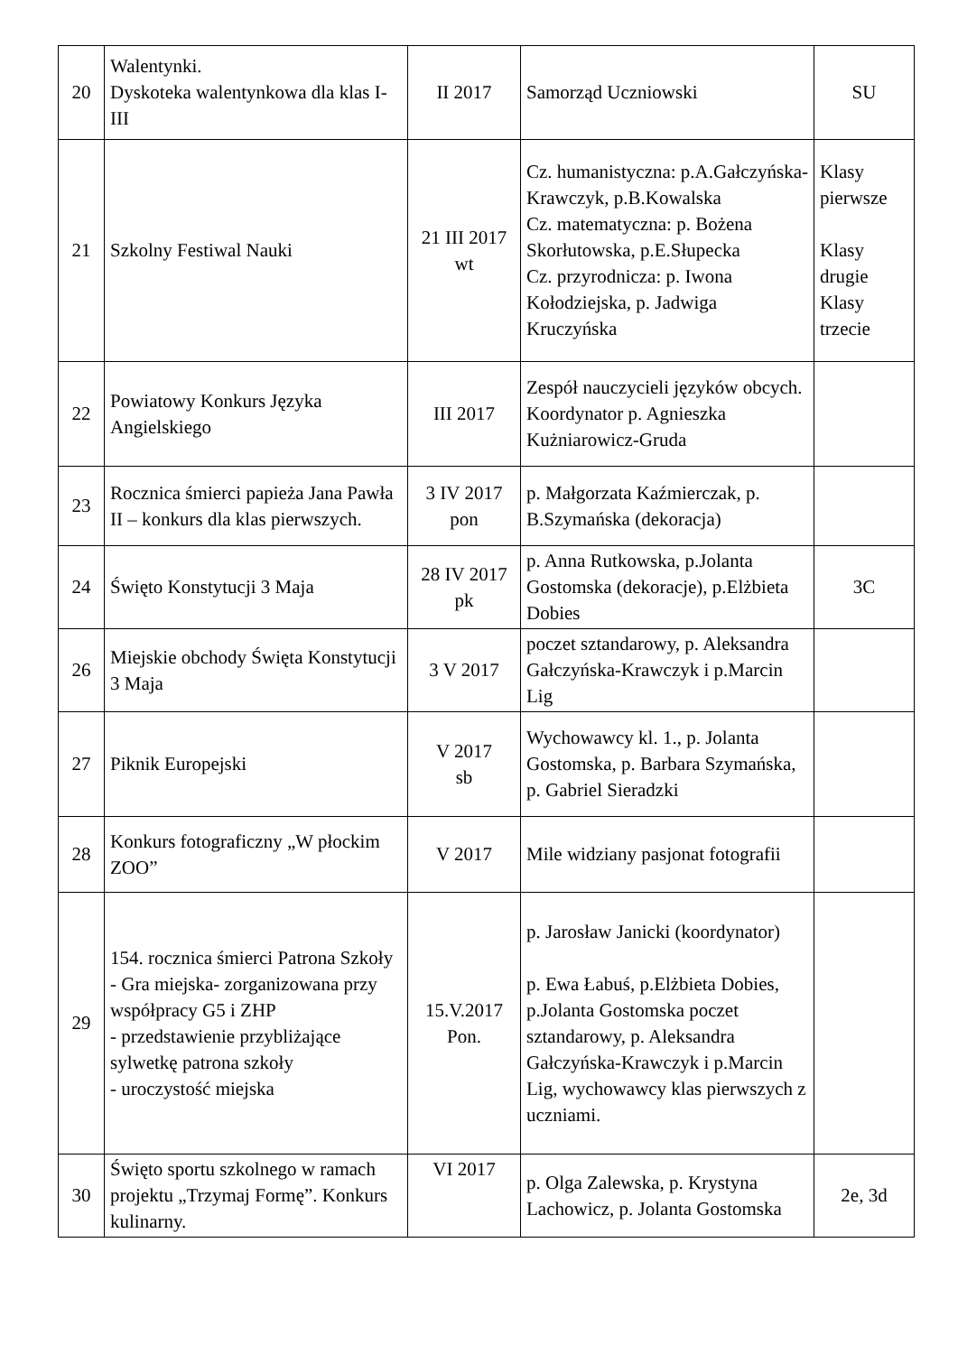| 20 | Walentynki. Dyskoteka walentynkowa dla klas I-III | II 2017 | Samorząd Uczniowski | SU |
| 21 | Szkolny Festiwal Nauki | 21 III 2017 wt | Cz. humanistyczna: p.A.Gałczyńska-Krawczyk, p.B.Kowalska Cz. matematyczna: p. Bożena Skorłutowska, p.E.Słupecka Cz. przyrodnicza: p. Iwona Kołodziejska, p. Jadwiga Kruczyńska | Klasy pierwsze Klasy drugie Klasy trzecie |
| 22 | Powiatowy Konkurs Języka Angielskiego | III 2017 | Zespół nauczycieli języków obcych. Koordynator p. Agnieszka Kużniarowicz-Gruda | |
| 23 | Rocznica śmierci papieża Jana Pawła II – konkurs dla klas pierwszych. | 3 IV 2017 pon | p. Małgorzata Kaźmierczak, p. B.Szymańska (dekoracja) | |
| 24 | Święto Konstytucji 3 Maja | 28 IV 2017 pk | p. Anna Rutkowska, p.Jolanta Gostomska (dekoracje), p.Elżbieta Dobies | 3C |
| 26 | Miejskie obchody Święta Konstytucji 3 Maja | 3 V 2017 | poczet sztandarowy, p. Aleksandra Gałczyńska-Krawczyk i p.Marcin Lig | |
| 27 | Piknik Europejski | V 2017 sb | Wychowawcy kl. 1., p. Jolanta Gostomska, p. Barbara Szymańska, p. Gabriel Sieradzki | |
| 28 | Konkurs fotograficzny „W płockim ZOO” | V 2017 | Mile widziany pasjonat fotografii | |
| 29 | 154. rocznica śmierci Patrona Szkoły - Gra miejska- zorganizowana przy współpracy G5 i ZHP - przedstawienie przybliżające sylwetkę patrona szkoły - uroczystość miejska | 15.V.2017 Pon. | p. Jarosław Janicki (koordynator) p. Ewa Łabuś, p.Elżbieta Dobies, p.Jolanta Gostomska poczet sztandarowy, p. Aleksandra Gałczyńska-Krawczyk i p.Marcin Lig, wychowawcy klas pierwszych z uczniami. | |
| 30 | Święto sportu szkolnego w ramach projektu „Trzymaj Formę”. Konkurs kulinarny. | VI 2017 | p. Olga Zalewska, p. Krystyna Lachowicz, p. Jolanta Gostomska | 2e, 3d |